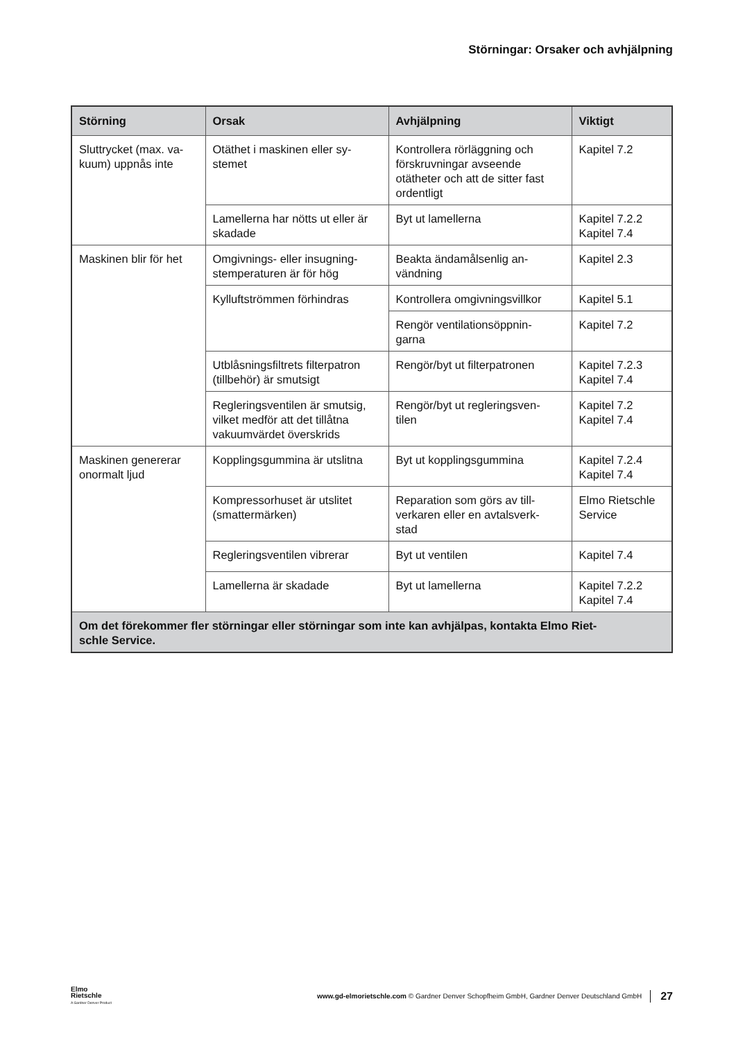Störningar: Orsaker och avhjälpning
| Störning | Orsak | Avhjälpning | Viktigt |
| --- | --- | --- | --- |
| Sluttrycket (max. va- kuum) uppnås inte | Otäthet i maskinen eller sy- stemet | Kontrollera rörläggning och förskruvningar avseende otätheter och att de sitter fast ordentligt | Kapitel 7.2 |
| | Lamellerna har nötts ut eller är skadade | Byt ut lamellerna | Kapitel 7.2.2 Kapitel 7.4 |
| Maskinen blir för het | Omgivnings- eller insugning- stemperaturen är för hög | Beakta ändamålsenlig an- vändning | Kapitel 2.3 |
| | Kylluftströmmen förhindras | Kontrollera omgivningsvillkor | Kapitel 5.1 |
| | | Rengör ventilationsöppnin- garna | Kapitel 7.2 |
| | Utblåsningsfiltrets filterpatron (tillbehör) är smutsigt | Rengör/byt ut filterpatronen | Kapitel 7.2.3 Kapitel 7.4 |
| | Regleringsventilen är smutsig, vilket medför att det tillåtna vakuumvärdet överskrids | Rengör/byt ut regleringsven- tilen | Kapitel 7.2 Kapitel 7.4 |
| Maskinen genererar onormalt ljud | Kopplingsgummina är utslitna | Byt ut kopplingsgummina | Kapitel 7.2.4 Kapitel 7.4 |
| | Kompressorhuset är utslitet (smattermärken) | Reparation som görs av till- verkaren eller en avtalsverk- stad | Elmo Rietschle Service |
| | Regleringsventilen vibrerar | Byt ut ventilen | Kapitel 7.4 |
| | Lamellerna är skadade | Byt ut lamellerna | Kapitel 7.2.2 Kapitel 7.4 |
| Om det förekommer fler störningar eller störningar som inte kan avhjälpas, kontakta Elmo Riet- schle Service. | | | |
Elmo
Rietschle
A Gardner Denver Product
www.gd-elmorietschle.com © Gardner Denver Schopfheim GmbH, Gardner Denver Deutschland GmbH
27